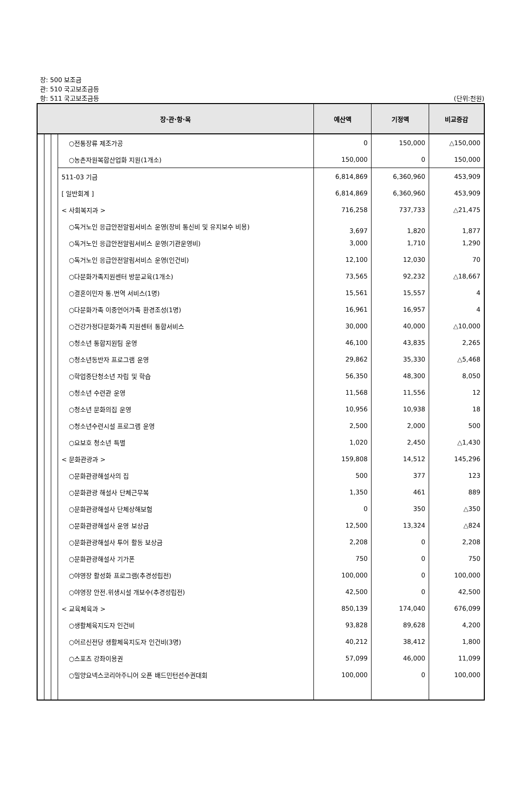장: 500 보조금
관: 510 국고보조금등
항: 511 국고보조금등
(단위:천원)
| 장·관·항·목 | | | | 예산액 | 기정액 | 비교증감 |
| --- | --- | --- | --- | --- | --- | --- |
| | | | ○전통장류 제조가공 | 0 | 150,000 | △150,000 |
| | | | ○농촌자원복합산업화 지원(1개소) | 150,000 | 0 | 150,000 |
| | | | 511-03 기금 | 6,814,869 | 6,360,960 | 453,909 |
| | | | [ 일반회계 ] | 6,814,869 | 6,360,960 | 453,909 |
| | | | < 사회복지과 > | 716,258 | 737,733 | △21,475 |
| | | | ○독거노인 응급안전알림서비스 운영(장비 통신비 및 유지보수 비용) | 3,697 | 1,820 | 1,877 |
| | | | ○독거노인 응급안전알림서비스 운영(기관운영비) | 3,000 | 1,710 | 1,290 |
| | | | ○독거노인 응급안전알림서비스 운영(인건비) | 12,100 | 12,030 | 70 |
| | | | ○다문화가족지원센터 방문교육(1개소) | 73,565 | 92,232 | △18,667 |
| | | | ○결혼이민자 통.번역 서비스(1명) | 15,561 | 15,557 | 4 |
| | | | ○다문화가족 이중언어가족 환경조성(1명) | 16,961 | 16,957 | 4 |
| | | | ○건강가정다문화가족 지원센터 통합서비스 | 30,000 | 40,000 | △10,000 |
| | | | ○청소년 통합지원팀 운영 | 46,100 | 43,835 | 2,265 |
| | | | ○청소년동반자 프로그램 운영 | 29,862 | 35,330 | △5,468 |
| | | | ○학업중단청소년 자립 및 학습 | 56,350 | 48,300 | 8,050 |
| | | | ○청소년 수련관 운영 | 11,568 | 11,556 | 12 |
| | | | ○청소년 문화의집 운영 | 10,956 | 10,938 | 18 |
| | | | ○청소년수련시설 프로그램 운영 | 2,500 | 2,000 | 500 |
| | | | ○요보호 청소년 특별 | 1,020 | 2,450 | △1,430 |
| | | | < 문화관광과 > | 159,808 | 14,512 | 145,296 |
| | | | ○문화관광해설사의 집 | 500 | 377 | 123 |
| | | | ○문화관광 해설사 단체근무복 | 1,350 | 461 | 889 |
| | | | ○문화관광해설사 단체상해보험 | 0 | 350 | △350 |
| | | | ○문화관광해설사 운영 보상금 | 12,500 | 13,324 | △824 |
| | | | ○문화관광해설사 투어 활동 보상금 | 2,208 | 0 | 2,208 |
| | | | ○문화관광해설사 기가폰 | 750 | 0 | 750 |
| | | | ○야영장 활성화 프로그램(추경성립전) | 100,000 | 0 | 100,000 |
| | | | ○야영장 안전.위생시설 개보수(추경성립전) | 42,500 | 0 | 42,500 |
| | | | < 교육체육과 > | 850,139 | 174,040 | 676,099 |
| | | | ○생활체육지도자 인건비 | 93,828 | 89,628 | 4,200 |
| | | | ○어르신전당 생활체육지도자 인건비(3명) | 40,212 | 38,412 | 1,800 |
| | | | ○스포츠 강좌이용권 | 57,099 | 46,000 | 11,099 |
| | | | ○밀양요넥스코리아주니어 오픈 배드민턴선수권대회 | 100,000 | 0 | 100,000 |